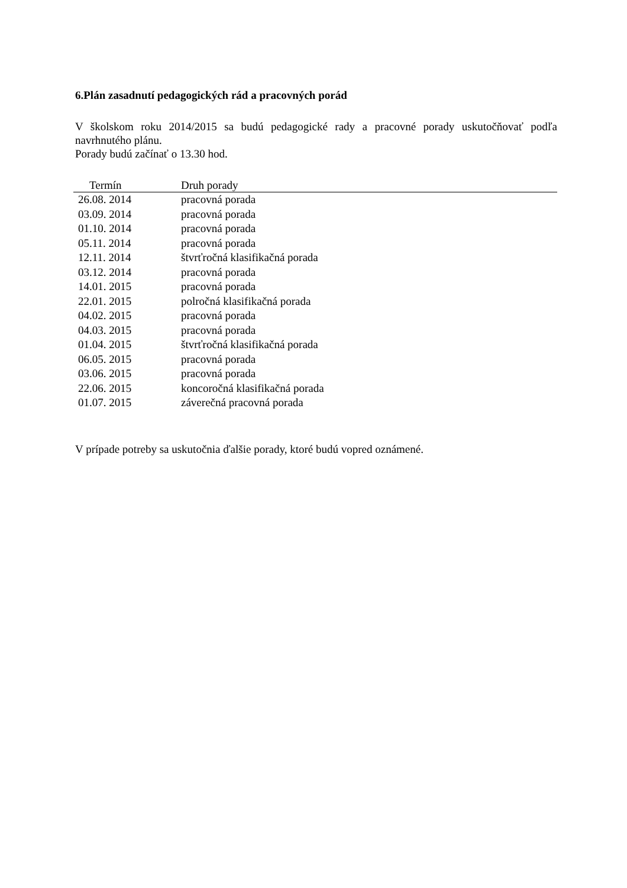6.Plán zasadnutí pedagogických rád a pracovných porád
V školskom roku 2014/2015 sa budú pedagogické rady a pracovné porady uskutočňovať podľa navrhnutého plánu.
Porady budú začínať o 13.30 hod.
| Termín | Druh porady |
| --- | --- |
| 26.08. 2014 | pracovná porada |
| 03.09. 2014 | pracovná porada |
| 01.10. 2014 | pracovná porada |
| 05.11. 2014 | pracovná porada |
| 12.11. 2014 | štvrťročná klasifikačná porada |
| 03.12. 2014 | pracovná porada |
| 14.01. 2015 | pracovná porada |
| 22.01. 2015 | polročná klasifikačná porada |
| 04.02. 2015 | pracovná porada |
| 04.03. 2015 | pracovná porada |
| 01.04. 2015 | štvrťročná klasifikačná porada |
| 06.05. 2015 | pracovná porada |
| 03.06. 2015 | pracovná porada |
| 22.06. 2015 | koncoročná klasifikačná porada |
| 01.07. 2015 | záverečná pracovná porada |
V prípade potreby sa uskutočnia ďalšie porady, ktoré budú vopred oznámené.